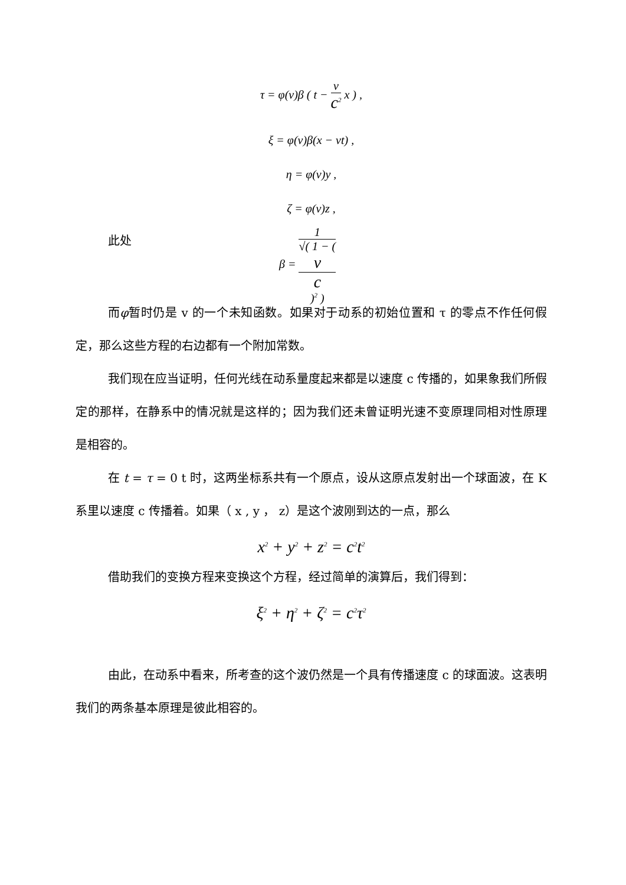τ = φ(v)β ( t − v c<sup>2</sup> x ) ,
ξ = φ(v)β(x − vt) ,
η = φ(v)y ,
ζ = φ(v)z ,
此处
β = 1 √( 1 − (
v
c
)<sup>2</sup> )
而φ暂时仍是 v 的一个未知函数。如果对于动系的初始位置和 τ 的零点不作任何假定，那么这些方程的右边都有一个附加常数。
我们现在应当证明，任何光线在动系量度起来都是以速度 c 传播的，如果象我们所假定的那样，在静系中的情况就是这样的；因为我们还未曾证明光速不变原理同相对性原理是相容的。
在 t = τ = 0 t 时，这两坐标系共有一个原点，设从这原点发射出一个球面波，在 K 系里以速度 c 传播着。如果（ x , y ， z）是这个波刚到达的一点，那么
x<sup>2</sup> + y<sup>2</sup> + z<sup>2</sup> = c<sup>2</sup>t<sup>2</sup>
借助我们的变换方程来变换这个方程，经过简单的演算后，我们得到：
ξ<sup>2</sup> + η<sup>2</sup> + ζ<sup>2</sup> = c<sup>2</sup>τ<sup>2</sup>
由此，在动系中看来，所考查的这个波仍然是一个具有传播速度 c 的球面波。这表明我们的两条基本原理是彼此相容的。